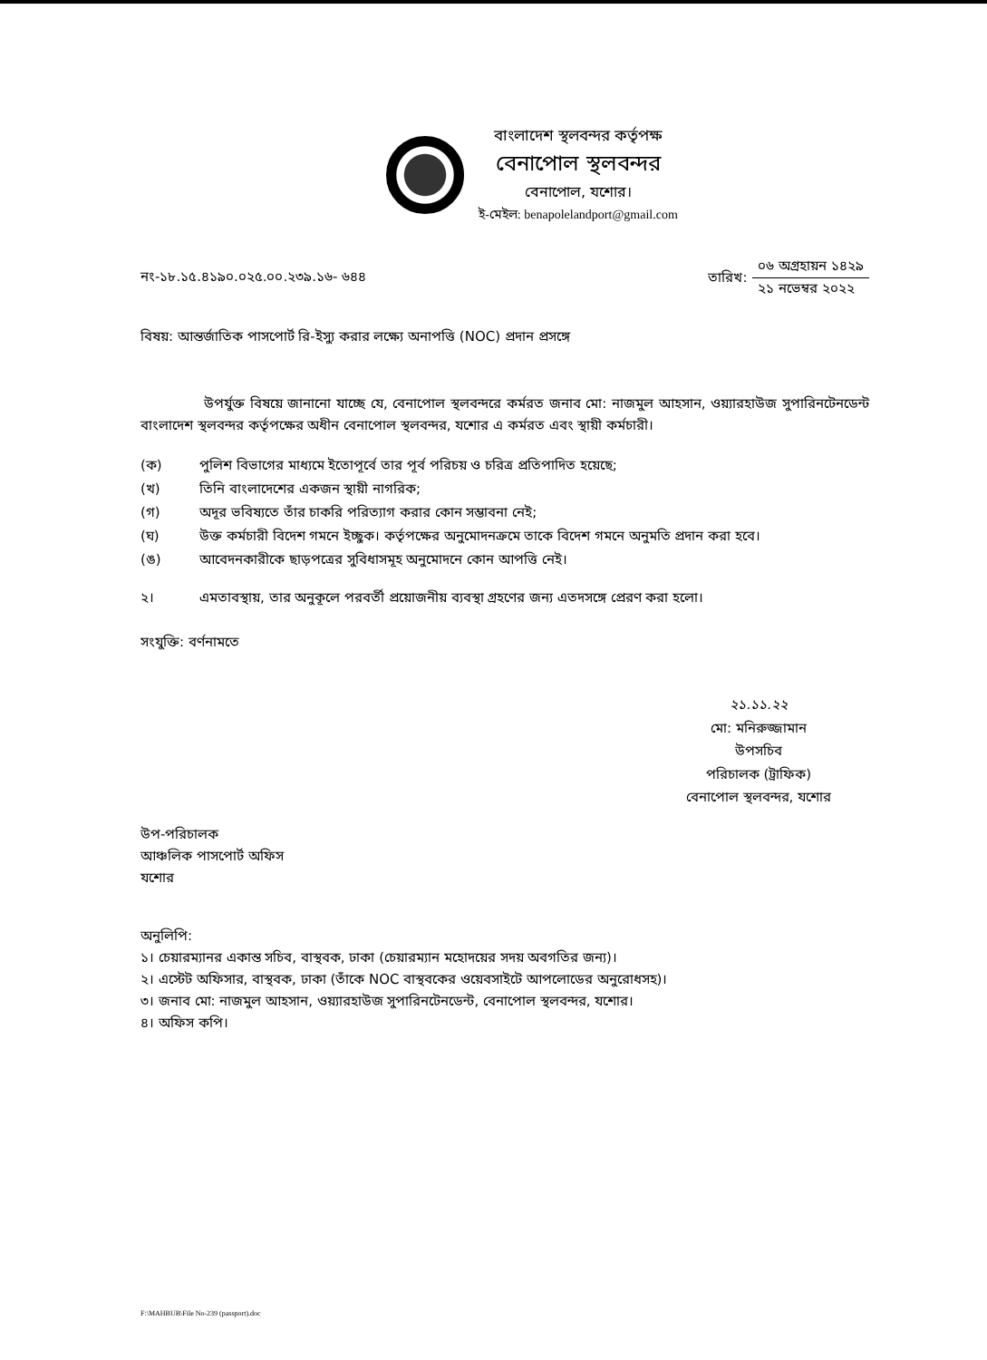বাংলাদেশ স্থলবন্দর কর্তৃপক্ষ
বেনাপোল স্থলবন্দর
বেনাপোল, যশোর।
ই-মেইল: benapolelandport@gmail.com
নং-১৮.১৫.৪১৯০.০২৫.০০.২৩৯.১৬- ৬৪৪
তারিখ:
০৬ অগ্রহায়ন ১৪২৯
২১ নভেম্বর ২০২২
বিষয়: আন্তর্জাতিক পাসপোর্ট রি-ইস্যু করার লক্ষ্যে অনাপত্তি (NOC) প্রদান প্রসঙ্গে
উপর্যুক্ত বিষয়ে জানানো যাচ্ছে যে, বেনাপোল স্থলবন্দরে কর্মরত জনাব মো: নাজমুল আহসান, ওয়্যারহাউজ সুপারিনটেনডেন্ট বাংলাদেশ স্থলবন্দর কর্তৃপক্ষের অধীন বেনাপোল স্থলবন্দর, যশোর এ কর্মরত এবং স্থায়ী কর্মচারী।
(ক) পুলিশ বিভাগের মাধ্যমে ইতোপূর্বে তার পূর্ব পরিচয় ও চরিত্র প্রতিপাদিত হয়েছে;
(খ) তিনি বাংলাদেশের একজন স্থায়ী নাগরিক;
(গ) অদূর ভবিষ্যতে তাঁর চাকরি পরিত্যাগ করার কোন সম্ভাবনা নেই;
(ঘ) উক্ত কর্মচারী বিদেশ গমনে ইচ্ছুক। কর্তৃপক্ষের অনুমোদনক্রমে তাকে বিদেশ গমনে অনুমতি প্রদান করা হবে।
(ঙ) আবেদনকারীকে ছাড়পত্রের সুবিধাসমূহ অনুমোদনে কোন আপত্তি নেই।
২। এমতাবস্থায়, তার অনুকূলে পরবর্তী প্রয়োজনীয় ব্যবস্থা গ্রহণের জন্য এতদসঙ্গে প্রেরণ করা হলো।
সংযুক্তি: বর্ণনামতে
২১.১১.২২
মো: মনিরুজ্জামান
উপসচিব
পরিচালক (ট্রাফিক)
বেনাপোল স্থলবন্দর, যশোর
উপ-পরিচালক
আঞ্চলিক পাসপোর্ট অফিস
যশোর
অনুলিপি:
১। চেয়ারম্যানর একান্ত সচিব, বাস্থবক, ঢাকা (চেয়ারম্যান মহোদয়ের সদয় অবগতির জন্য)।
২। এস্টেট অফিসার, বাস্থবক, ঢাকা (তাঁকে NOC বাস্থবকের ওয়েবসাইটে আপলোডের অনুরোধসহ)।
৩। জনাব মো: নাজমুল আহসান, ওয়্যারহাউজ সুপারিনটেনডেন্ট, বেনাপোল স্থলবন্দর, যশোর।
৪। অফিস কপি।
F:\MAHBUB\File No-239 (passport).doc